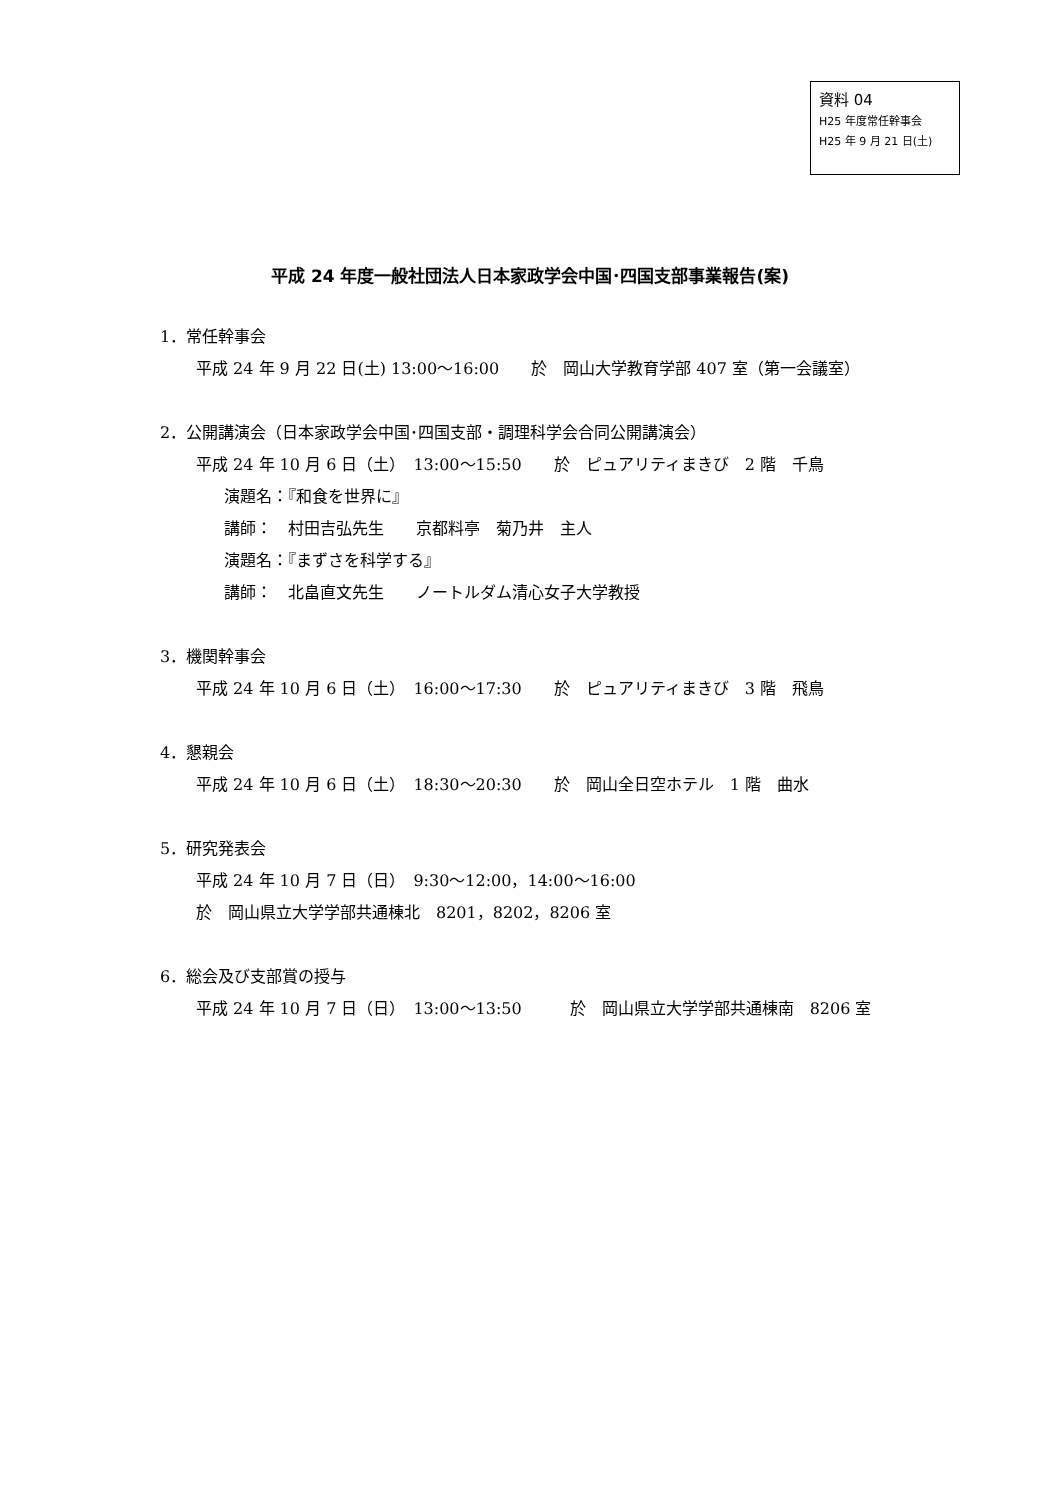資料 04
H25 年度常任幹事会
H25 年 9 月 21 日(土)
平成 24 年度一般社団法人日本家政学会中国･四国支部事業報告(案)
1．常任幹事会
平成 24 年 9 月 22 日(土) 13:00～16:00　　於　岡山大学教育学部 407 室（第一会議室）
2．公開講演会（日本家政学会中国･四国支部・調理科学会合同公開講演会）
平成 24 年 10 月 6 日（土）　13:00～15:50　　於　ピュアリティまきび　2 階　千鳥
演題名：『和食を世界に』
講師：　村田吉弘先生　　京都料亭　菊乃井　主人
演題名：『まずさを科学する』
講師：　北畠直文先生　　ノートルダム清心女子大学教授
3．機関幹事会
平成 24 年 10 月 6 日（土）　16:00～17:30　　於　ピュアリティまきび　3 階　飛鳥
4．懇親会
平成 24 年 10 月 6 日（土）　18:30～20:30　　於　岡山全日空ホテル　1 階　曲水
5．研究発表会
平成 24 年 10 月 7 日（日）　9:30～12:00，14:00～16:00
於　岡山県立大学学部共通棟北　8201，8202，8206 室
6．総会及び支部賞の授与
平成 24 年 10 月 7 日（日）　13:00～13:50　　　於　岡山県立大学学部共通棟南　8206 室